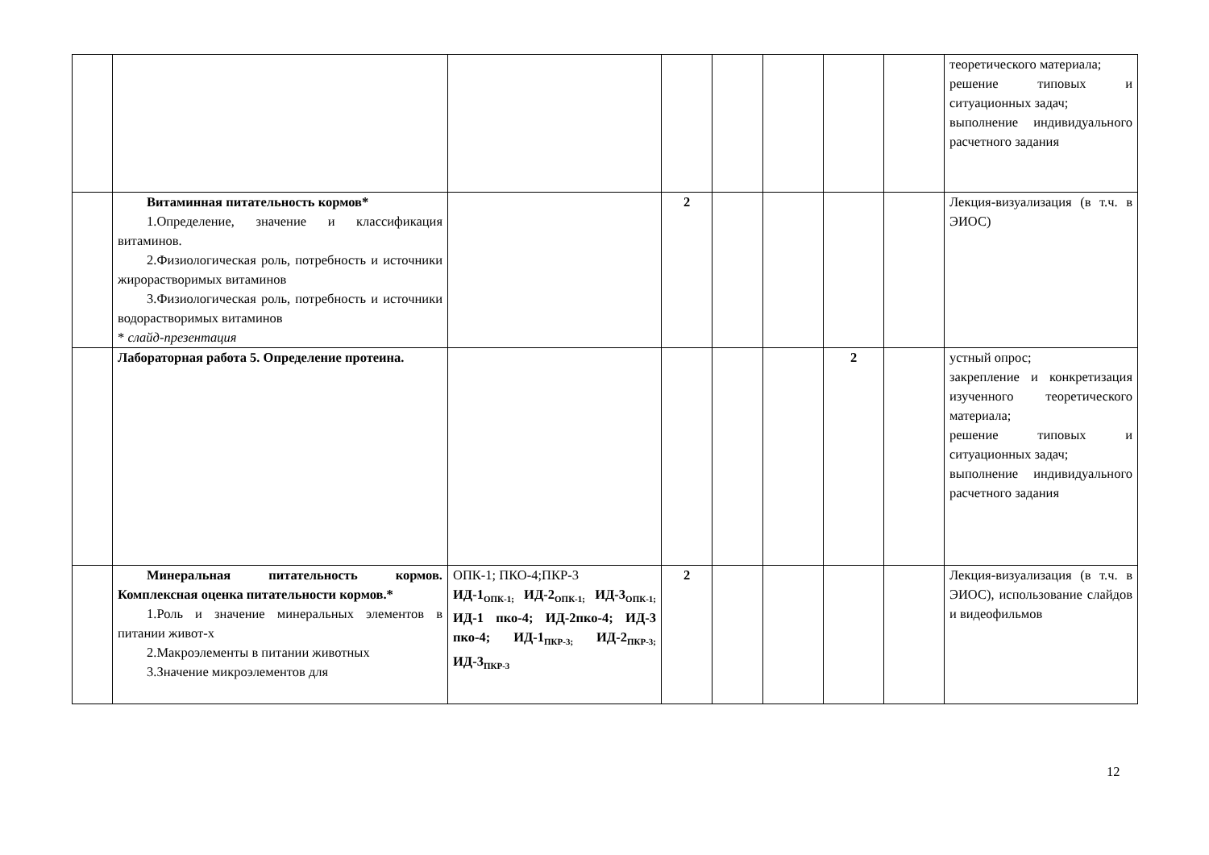| | | | | | | | | теоретического материала; решение типовых и ситуационных задач; выполнение индивидуального расчетного задания |
| | Витаминная питательность кормов* 1.Определение, значение и классификация витаминов. 2.Физиологическая роль, потребность и источники жирорастворимых витаминов 3.Физиологическая роль, потребность и источники водорастворимых витаминов * слайд-презентация | | 2 | | | | | Лекция-визуализация (в т.ч. в ЭИОС) |
| | Лабораторная работа 5. Определение протеина. | | | | | 2 | | устный опрос; закрепление и конкретизация изученного теоретического материала; решение типовых и ситуационных задач; выполнение индивидуального расчетного задания |
| | Минеральная питательность кормов. Комплексная оценка питательности кормов.* 1.Роль и значение минеральных элементов в питании живот-х 2.Макроэлементы в питании животных 3.Значение микроэлементов для | ОПК-1; ПКО-4;ПКР-3 ИД-1<sub>ОПК-1;</sub> ИД-2<sub>ОПК-1;</sub> ИД-3<sub>ОПК-1;</sub> ИД-1 пко-4; ИД-2пко-4; ИД-3 пко-4; ИД-1<sub>ПКР-3;</sub> ИД-2<sub>ПКР-3;</sub> ИД-3<sub>ПКР-3</sub> | 2 | | | | | Лекция-визуализация (в т.ч. в ЭИОС), использование слайдов и видеофильмов |
12